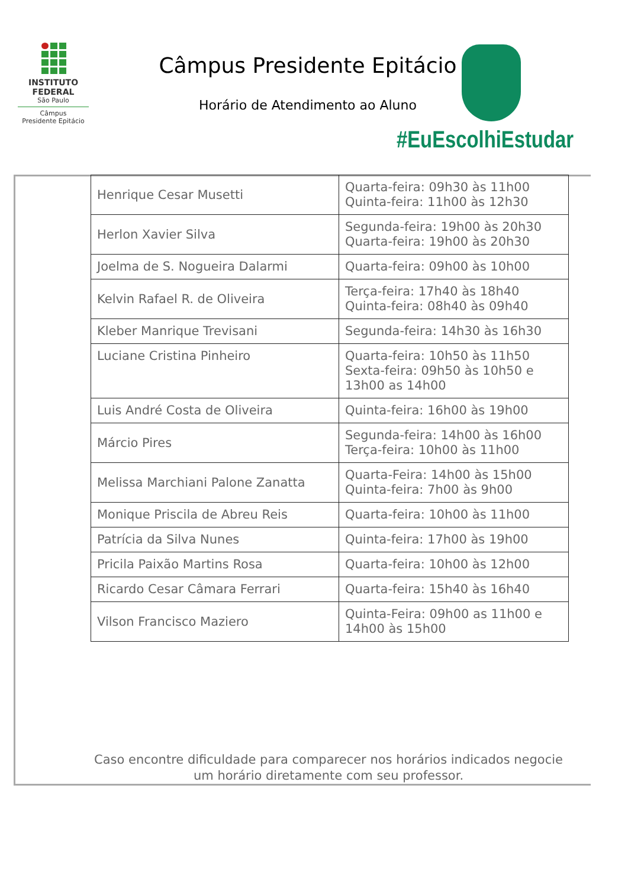INSTITUTO
FEDERAL
São Paulo
Câmpus
Presidente Epitácio
Câmpus Presidente Epitácio
Horário de Atendimento ao Aluno
#EuEscolhiEstudar
| Henrique Cesar Musetti | Quarta-feira: 09h30 às 11h00 Quinta-feira: 11h00 às 12h30 |
| Herlon Xavier Silva | Segunda-feira: 19h00 às 20h30 Quarta-feira: 19h00 às 20h30 |
| Joelma de S. Nogueira Dalarmi | Quarta-feira: 09h00 às 10h00 |
| Kelvin Rafael R. de Oliveira | Terça-feira: 17h40 às 18h40 Quinta-feira: 08h40 às 09h40 |
| Kleber Manrique Trevisani | Segunda-feira: 14h30 às 16h30 |
| Luciane Cristina Pinheiro | Quarta-feira: 10h50 às 11h50 Sexta-feira: 09h50 às 10h50 e 13h00 as 14h00 |
| Luis André Costa de Oliveira | Quinta-feira: 16h00 às 19h00 |
| Márcio Pires | Segunda-feira: 14h00 às 16h00 Terça-feira: 10h00 às 11h00 |
| Melissa Marchiani Palone Zanatta | Quarta-Feira: 14h00 às 15h00 Quinta-feira: 7h00 às 9h00 |
| Monique Priscila de Abreu Reis | Quarta-feira: 10h00 às 11h00 |
| Patrícia da Silva Nunes | Quinta-feira: 17h00 às 19h00 |
| Pricila Paixão Martins Rosa | Quarta-feira: 10h00 às 12h00 |
| Ricardo Cesar Câmara Ferrari | Quarta-feira: 15h40 às 16h40 |
| Vilson Francisco Maziero | Quinta-Feira: 09h00 as 11h00 e 14h00 às 15h00 |
Caso encontre dificuldade para comparecer nos horários indicados negocie um horário diretamente com seu professor.